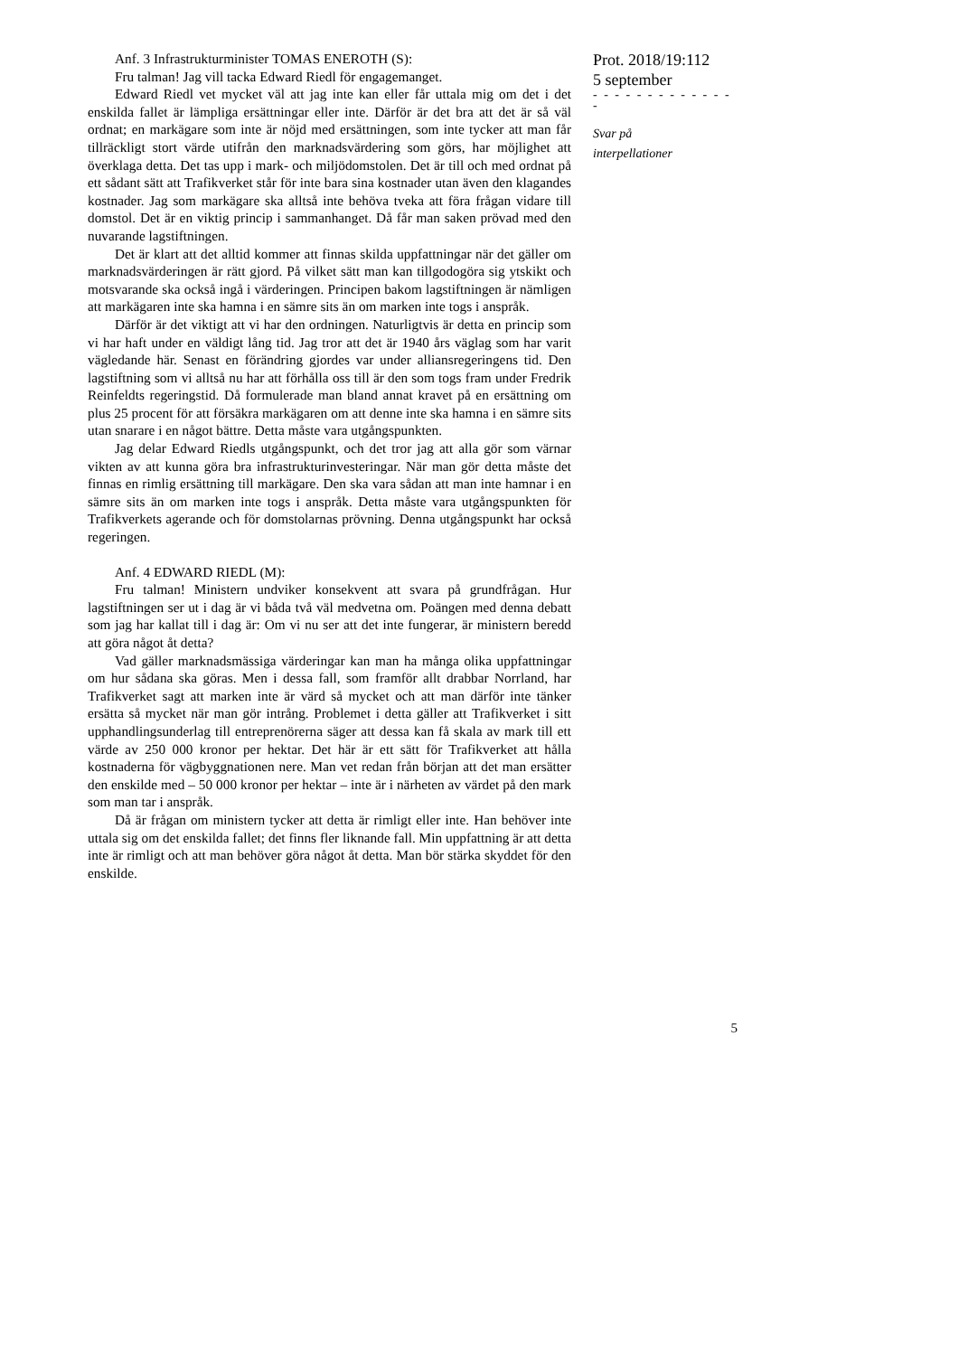Anf. 3 Infrastrukturminister TOMAS ENEROTH (S):
Fru talman! Jag vill tacka Edward Riedl för engagemanget.
Edward Riedl vet mycket väl att jag inte kan eller får uttala mig om det i det enskilda fallet är lämpliga ersättningar eller inte. Därför är det bra att det är så väl ordnat; en markägare som inte är nöjd med ersättningen, som inte tycker att man får tillräckligt stort värde utifrån den marknadsvärdering som görs, har möjlighet att överklaga detta. Det tas upp i mark- och miljödomstolen. Det är till och med ordnat på ett sådant sätt att Trafikverket står för inte bara sina kostnader utan även den klagandes kostnader. Jag som markägare ska alltså inte behöva tveka att föra frågan vidare till domstol. Det är en viktig princip i sammanhanget. Då får man saken prövad med den nuvarande lagstiftningen.
Det är klart att det alltid kommer att finnas skilda uppfattningar när det gäller om marknadsvärderingen är rätt gjord. På vilket sätt man kan tillgodogöra sig ytskikt och motsvarande ska också ingå i värderingen. Principen bakom lagstiftningen är nämligen att markägaren inte ska hamna i en sämre sits än om marken inte togs i anspråk.
Därför är det viktigt att vi har den ordningen. Naturligtvis är detta en princip som vi har haft under en väldigt lång tid. Jag tror att det är 1940 års väglag som har varit vägledande här. Senast en förändring gjordes var under alliansregeringens tid. Den lagstiftning som vi alltså nu har att förhålla oss till är den som togs fram under Fredrik Reinfeldts regeringstid. Då formulerade man bland annat kravet på en ersättning om plus 25 procent för att försäkra markägaren om att denne inte ska hamna i en sämre sits utan snarare i en något bättre. Detta måste vara utgångspunkten.
Jag delar Edward Riedls utgångspunkt, och det tror jag att alla gör som värnar vikten av att kunna göra bra infrastrukturinvesteringar. När man gör detta måste det finnas en rimlig ersättning till markägare. Den ska vara sådan att man inte hamnar i en sämre sits än om marken inte togs i anspråk. Detta måste vara utgångspunkten för Trafikverkets agerande och för domstolarnas prövning. Denna utgångspunkt har också regeringen.
Anf. 4 EDWARD RIEDL (M):
Fru talman! Ministern undviker konsekvent att svara på grundfrågan. Hur lagstiftningen ser ut i dag är vi båda två väl medvetna om. Poängen med denna debatt som jag har kallat till i dag är: Om vi nu ser att det inte fungerar, är ministern beredd att göra något åt detta?
Vad gäller marknadsmässiga värderingar kan man ha många olika uppfattningar om hur sådana ska göras. Men i dessa fall, som framför allt drabbar Norrland, har Trafikverket sagt att marken inte är värd så mycket och att man därför inte tänker ersätta så mycket när man gör intrång. Problemet i detta gäller att Trafikverket i sitt upphandlingsunderlag till entreprenörerna säger att dessa kan få skala av mark till ett värde av 250 000 kronor per hektar. Det här är ett sätt för Trafikverket att hålla kostnaderna för vägbyggnationen nere. Man vet redan från början att det man ersätter den enskilde med – 50 000 kronor per hektar – inte är i närheten av värdet på den mark som man tar i anspråk.
Då är frågan om ministern tycker att detta är rimligt eller inte. Han behöver inte uttala sig om det enskilda fallet; det finns fler liknande fall. Min uppfattning är att detta inte är rimligt och att man behöver göra något åt detta. Man bör stärka skyddet för den enskilde.
Prot. 2018/19:112
5 september
- - - - - - - - - - - - - -
Svar på
interpellationer
5